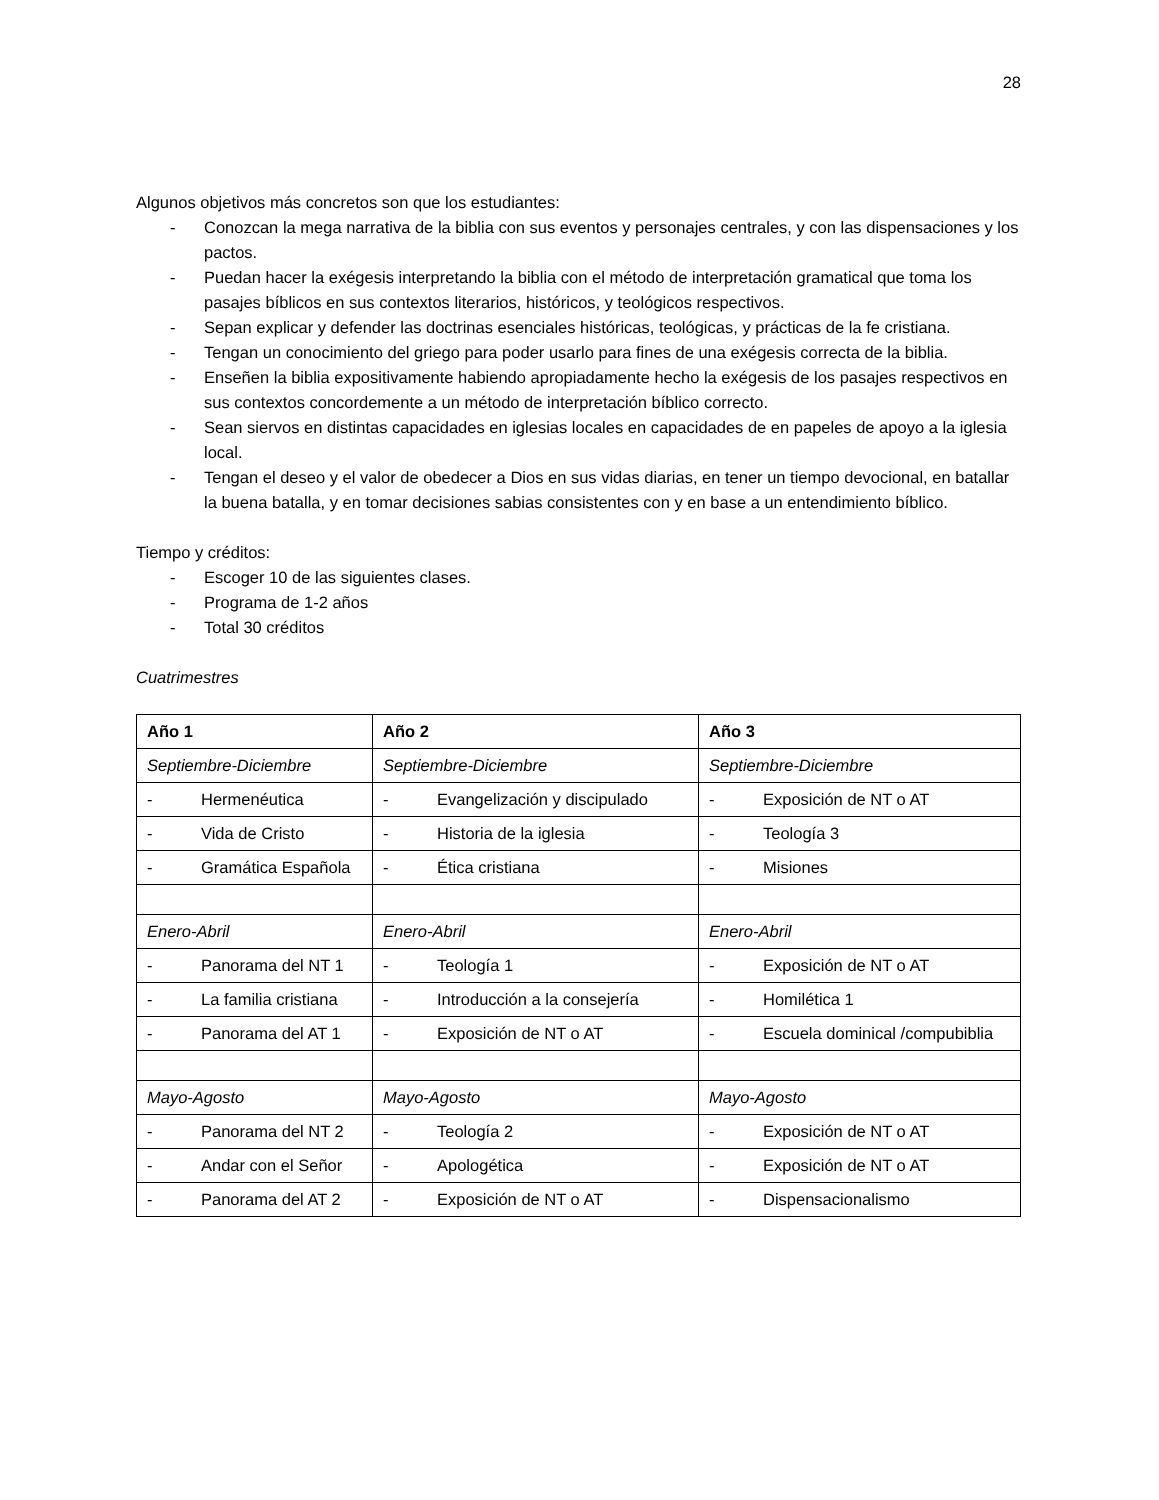28
Algunos objetivos más concretos son que los estudiantes:
- Conozcan la mega narrativa de la biblia con sus eventos y personajes centrales, y con las dispensaciones y los pactos.
- Puedan hacer la exégesis interpretando la biblia con el método de interpretación gramatical que toma los pasajes bíblicos en sus contextos literarios, históricos, y teológicos respectivos.
- Sepan explicar y defender las doctrinas esenciales históricas, teológicas, y prácticas de la fe cristiana.
- Tengan un conocimiento del griego para poder usarlo para fines de una exégesis correcta de la biblia.
- Enseñen la biblia expositivamente habiendo apropiadamente hecho la exégesis de los pasajes respectivos en sus contextos concordemente a un método de interpretación bíblico correcto.
- Sean siervos en distintas capacidades en iglesias locales en capacidades de en papeles de apoyo a la iglesia local.
- Tengan el deseo y el valor de obedecer a Dios en sus vidas diarias, en tener un tiempo devocional, en batallar la buena batalla, y en tomar decisiones sabias consistentes con y en base a un entendimiento bíblico.
Tiempo y créditos:
- Escoger 10 de las siguientes clases.
- Programa de 1-2 años
- Total 30 créditos
Cuatrimestres
| Año 1 | Año 2 | Año 3 |
| --- | --- | --- |
| Septiembre-Diciembre | Septiembre-Diciembre | Septiembre-Diciembre |
| - Hermenéutica | - Evangelización y discipulado | - Exposición de NT o AT |
| - Vida de Cristo | - Historia de la iglesia | - Teología 3 |
| - Gramática Española | - Ética cristiana | - Misiones |
| Enero-Abril | Enero-Abril | Enero-Abril |
| - Panorama del NT 1 | - Teología 1 | - Exposición de NT o AT |
| - La familia cristiana | - Introducción a la consejería | - Homilética 1 |
| - Panorama del AT 1 | - Exposición de NT o AT | - Escuela dominical /compubiblia |
| Mayo-Agosto | Mayo-Agosto | Mayo-Agosto |
| - Panorama del NT 2 | - Teología 2 | - Exposición de NT o AT |
| - Andar con el Señor | - Apologética | - Exposición de NT o AT |
| - Panorama del AT 2 | - Exposición de NT o AT | - Dispensacionalismo |